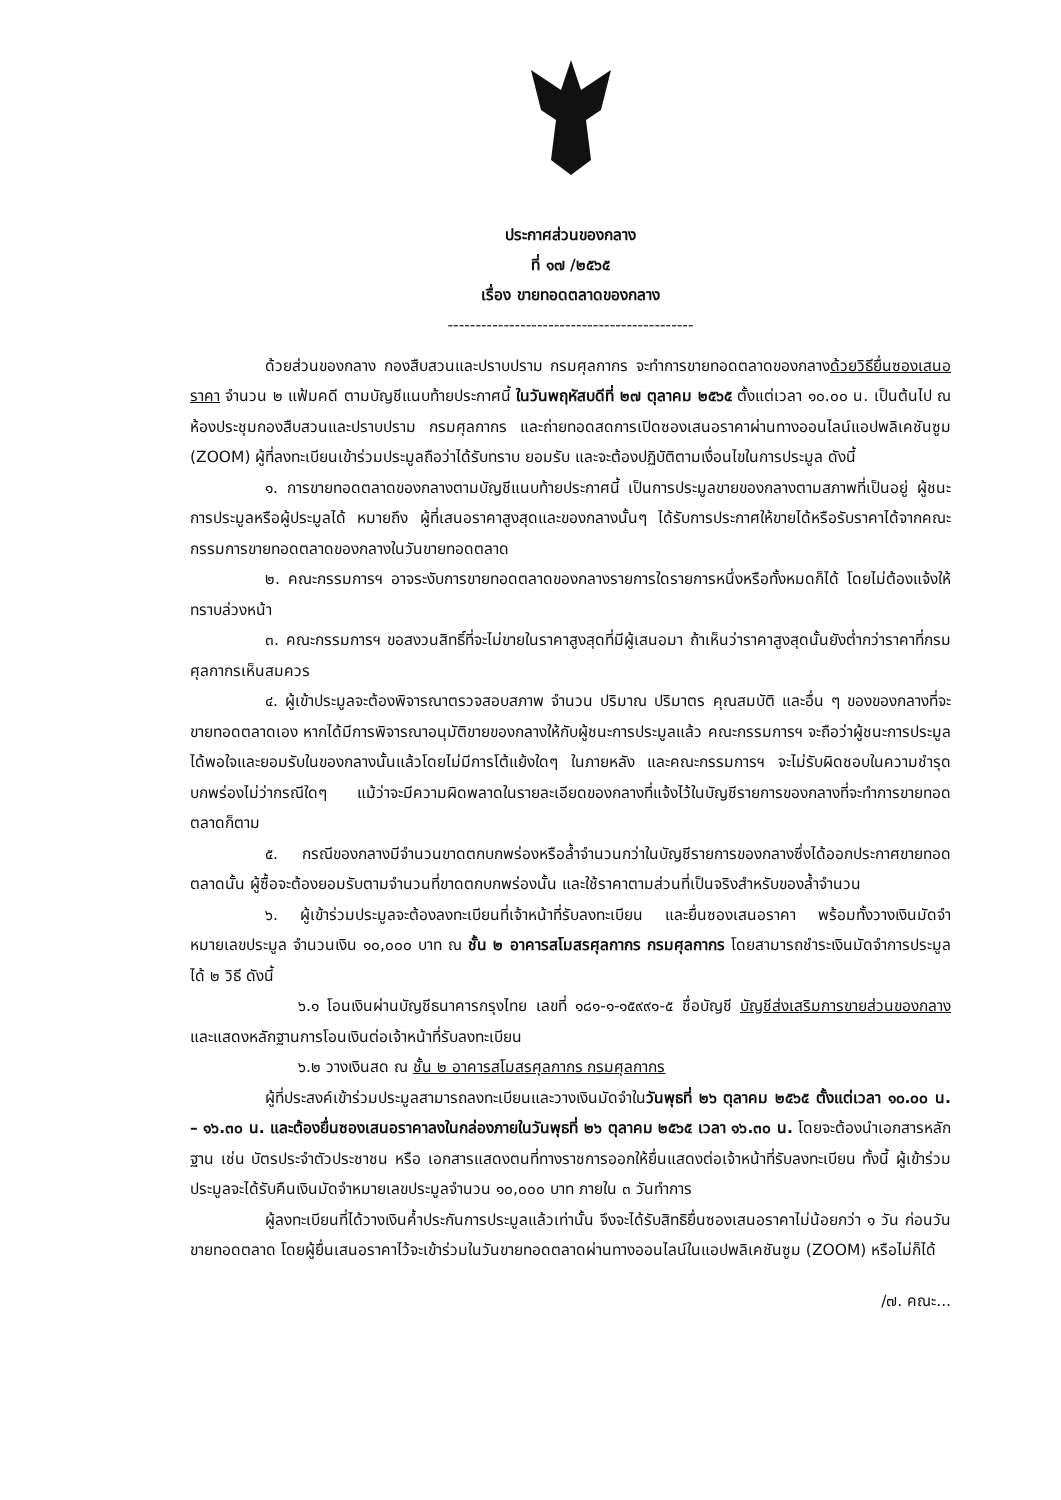ประกาศส่วนของกลาง
ที่ ๑๗ /๒๕๖๕
เรื่อง ขายทอดตลาดของกลาง
--------------------------------------------
ด้วยส่วนของกลาง กองสืบสวนและปราบปราม กรมศุลกากร จะทำการขายทอดตลาดของกลางด้วยวิธียื่นซองเสนอราคา จำนวน ๒ แฟ้มคดี ตามบัญชีแนบท้ายประกาศนี้ ในวันพฤหัสบดีที่ ๒๗ ตุลาคม ๒๕๖๕ ตั้งแต่เวลา ๑๐.๐๐ น. เป็นต้นไป ณ ห้องประชุมกองสืบสวนและปราบปราม กรมศุลกากร และถ่ายทอดสดการเปิดซองเสนอราคาผ่านทางออนไลน์แอปพลิเคชันซูม (ZOOM) ผู้ที่ลงทะเบียนเข้าร่วมประมูลถือว่าได้รับทราบ ยอมรับ และจะต้องปฏิบัติตามเงื่อนไขในการประมูล ดังนี้
๑. การขายทอดตลาดของกลางตามบัญชีแนบท้ายประกาศนี้ เป็นการประมูลขายของกลางตามสภาพที่เป็นอยู่ ผู้ชนะการประมูลหรือผู้ประมูลได้ หมายถึง ผู้ที่เสนอราคาสูงสุดและของกลางนั้นๆ ได้รับการประกาศให้ขายได้หรือรับราคาได้จากคณะกรรมการขายทอดตลาดของกลางในวันขายทอดตลาด
๒. คณะกรรมการฯ อาจระงับการขายทอดตลาดของกลางรายการใดรายการหนึ่งหรือทั้งหมดก็ได้ โดยไม่ต้องแจ้งให้ทราบล่วงหน้า
๓. คณะกรรมการฯ ขอสงวนสิทธิ์ที่จะไม่ขายในราคาสูงสุดที่มีผู้เสนอมา ถ้าเห็นว่าราคาสูงสุดนั้นยังต่ำกว่าราคาที่กรมศุลกากรเห็นสมควร
๔. ผู้เข้าประมูลจะต้องพิจารณาตรวจสอบสภาพ จำนวน ปริมาณ ปริมาตร คุณสมบัติ และอื่น ๆ ของของกลางที่จะขายทอดตลาดเอง หากได้มีการพิจารณาอนุมัติขายของกลางให้กับผู้ชนะการประมูลแล้ว คณะกรรมการฯ จะถือว่าผู้ชนะการประมูลได้พอใจและยอมรับในของกลางนั้นแล้วโดยไม่มีการโต้แย้งใดๆ ในภายหลัง และคณะกรรมการฯ จะไม่รับผิดชอบในความชำรุดบกพร่องไม่ว่ากรณีใดๆ แม้ว่าจะมีความผิดพลาดในรายละเอียดของกลางที่แจ้งไว้ในบัญชีรายการของกลางที่จะทำการขายทอดตลาดก็ตาม
๕. กรณีของกลางมีจำนวนขาดตกบกพร่องหรือล้ำจำนวนกว่าในบัญชีรายการของกลางซึ่งได้ออกประกาศขายทอดตลาดนั้น ผู้ซื้อจะต้องยอมรับตามจำนวนที่ขาดตกบกพร่องนั้น และใช้ราคาตามส่วนที่เป็นจริงสำหรับของล้ำจำนวน
๖. ผู้เข้าร่วมประมูลจะต้องลงทะเบียนที่เจ้าหน้าที่รับลงทะเบียน และยื่นซองเสนอราคา พร้อมทั้งวางเงินมัดจำหมายเลขประมูล จำนวนเงิน ๑๐,๐๐๐ บาท ณ ชั้น ๒ อาคารสโมสรศุลกากร กรมศุลกากร โดยสามารถชำระเงินมัดจำการประมูลได้ ๒ วิธี ดังนี้
๖.๑ โอนเงินผ่านบัญชีธนาคารกรุงไทย เลขที่ ๑๘๑-๑-๑๕๙๙๑-๕ ชื่อบัญชี บัญชีส่งเสริมการขายส่วนของกลาง และแสดงหลักฐานการโอนเงินต่อเจ้าหน้าที่รับลงทะเบียน
๖.๒ วางเงินสด ณ ชั้น ๒ อาคารสโมสรศุลกากร กรมศุลกากร
ผู้ที่ประสงค์เข้าร่วมประมูลสามารถลงทะเบียนและวางเงินมัดจำในวันพุธที่ ๒๖ ตุลาคม ๒๕๖๕ ตั้งแต่เวลา ๑๐.๐๐ น. – ๑๖.๓๐ น. และต้องยื่นซองเสนอราคาลงในกล่องภายในวันพุธที่ ๒๖ ตุลาคม ๒๕๖๕ เวลา ๑๖.๓๐ น. โดยจะต้องนำเอกสารหลักฐาน เช่น บัตรประจำตัวประชาชน หรือ เอกสารแสดงตนที่ทางราชการออกให้ยื่นแสดงต่อเจ้าหน้าที่รับลงทะเบียน ทั้งนี้ ผู้เข้าร่วมประมูลจะได้รับคืนเงินมัดจำหมายเลขประมูลจำนวน ๑๐,๐๐๐ บาท ภายใน ๓ วันทำการ
ผู้ลงทะเบียนที่ได้วางเงินค้ำประกันการประมูลแล้วเท่านั้น จึงจะได้รับสิทธิยื่นซองเสนอราคาไม่น้อยกว่า ๑ วัน ก่อนวันขายทอดตลาด โดยผู้ยื่นเสนอราคาไว้จะเข้าร่วมในวันขายทอดตลาดผ่านทางออนไลน์ในแอปพลิเคชันซูม (ZOOM) หรือไม่ก็ได้
/๗. คณะ...